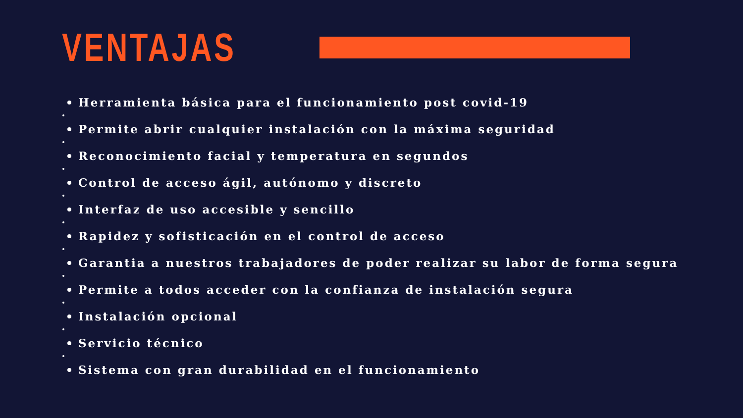VENTAJAS
Herramienta básica para el funcionamiento post covid-19
Permite abrir cualquier instalación con la máxima seguridad
Reconocimiento facial y temperatura en segundos
Control de acceso ágil, autónomo y discreto
Interfaz de uso accesible y sencillo
Rapidez y sofisticación en el control de acceso
Garantia a nuestros trabajadores de poder realizar su labor de forma segura
Permite a todos acceder con la confianza de instalación segura
Instalación opcional
Servicio técnico
Sistema con gran durabilidad en el funcionamiento